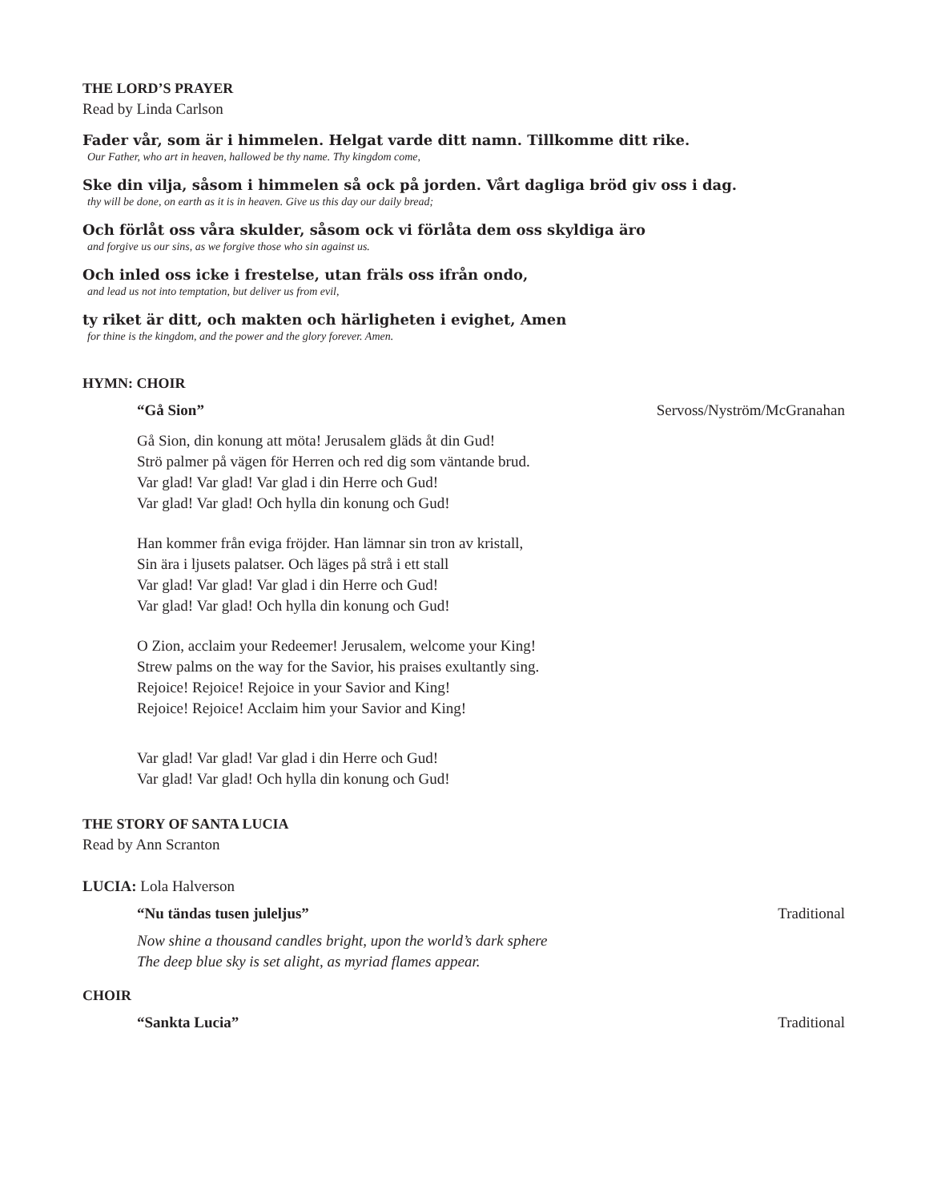THE LORD’S PRAYER
Read by Linda Carlson
Fader vår, som är i himmelen. Helgat varde ditt namn. Tillkomme ditt rike.
Our Father, who art in heaven, hallowed be thy name. Thy kingdom come,
Ske din vilja, såsom i himmelen så ock på jorden. Vårt dagliga bröd giv oss i dag.
thy will be done, on earth as it is in heaven. Give us this day our daily bread;
Och förlåt oss våra skulder, såsom ock vi förlåta dem oss skyldiga äro
and forgive us our sins, as we forgive those who sin against us.
Och inled oss icke i frestelse, utan fräls oss ifrån ondo,
and lead us not into temptation, but deliver us from evil,
ty riket är ditt, och makten och härligheten i evighet, Amen
for thine is the kingdom, and the power and the glory forever. Amen.
HYMN: CHOIR
“Gå Sion” Servoss/Nyström/McGranahan
Gå Sion, din konung att möta! Jerusalem gläds åt din Gud!
Strö palmer på vägen för Herren och red dig som väntande brud.
Var glad! Var glad! Var glad i din Herre och Gud!
Var glad! Var glad! Och hylla din konung och Gud!
Han kommer från eviga fröjder. Han lämnar sin tron av kristall,
Sin ära i ljusets palatser. Och läges på strå i ett stall
Var glad! Var glad! Var glad i din Herre och Gud!
Var glad! Var glad! Och hylla din konung och Gud!
O Zion, acclaim your Redeemer! Jerusalem, welcome your King!
Strew palms on the way for the Savior, his praises exultantly sing.
Rejoice! Rejoice! Rejoice in your Savior and King!
Rejoice! Rejoice! Acclaim him your Savior and King!
Var glad! Var glad! Var glad i din Herre och Gud!
Var glad! Var glad! Och hylla din konung och Gud!
THE STORY OF SANTA LUCIA
Read by Ann Scranton
LUCIA: Lola Halverson
“Nu tändas tusen juleljus” Traditional
Now shine a thousand candles bright, upon the world’s dark sphere
The deep blue sky is set alight, as myriad flames appear.
CHOIR
“Sankta Lucia” Traditional